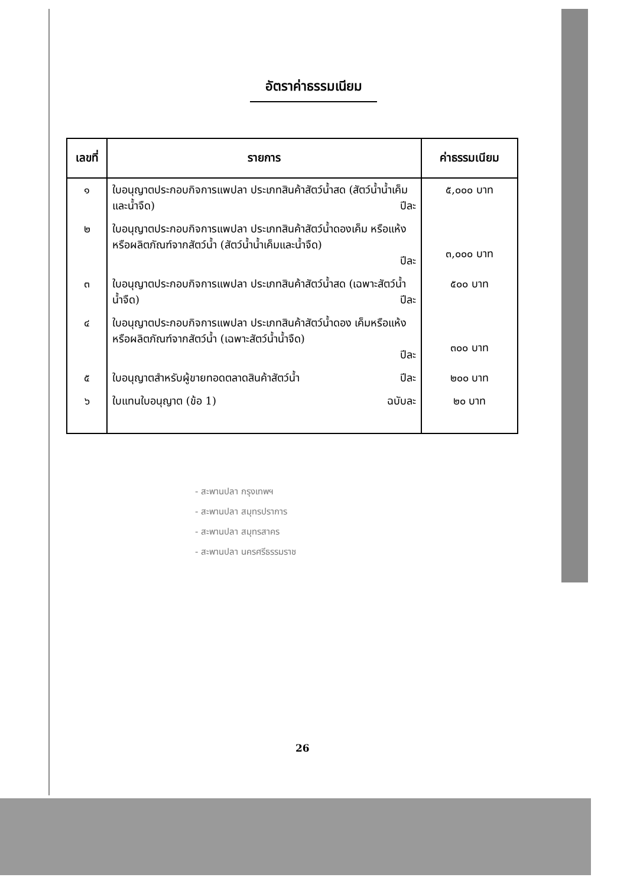อัตราค่าธรรมเนียม
| เลขที่ | รายการ | ค่าธรรมเนียม |
| --- | --- | --- |
| ๑ | ใบอนุญาตประกอบกิจการแพปลา ประเภทสินค้าสัตว์น้ำสด (สัตว์น้ำน้ำเค็มและน้ำจืด) ปีละ | ๕,๐๐๐ บาท |
| ๒ | ใบอนุญาตประกอบกิจการแพปลา ประเภทสินค้าสัตว์น้ำดองเค็ม หรือแห้ง หรือผลิตภัณฑ์จากสัตว์น้ำ (สัตว์น้ำน้ำเค็มและน้ำจืด) ปีละ | ๓,๐๐๐ บาท |
| ๓ | ใบอนุญาตประกอบกิจการแพปลา ประเภทสินค้าสัตว์น้ำสด (เฉพาะสัตว์น้ำน้ำจืด) ปีละ | ๕๐๐ บาท |
| ๔ | ใบอนุญาตประกอบกิจการแพปลา ประเภทสินค้าสัตว์น้ำดอง เค็มหรือแห้ง หรือผลิตภัณฑ์จากสัตว์น้ำ (เฉพาะสัตว์น้ำน้ำจืด) ปีละ | ๓๐๐ บาท |
| ๕ | ใบอนุญาตสำหรับผู้ขายทอดตลาดสินค้าสัตว์น้ำ ปีละ | ๒๐๐ บาท |
| ๖ | ใบแทนใบอนุญาต (ข้อ 1) ฉบับละ | ๒๐ บาท |
- สะพานปลา กรุงเทพฯ
- สะพานปลา สมุทรปราการ
- สะพานปลา สมุทรสาคร
- สะพานปลา นครศรีธรรมราช
26